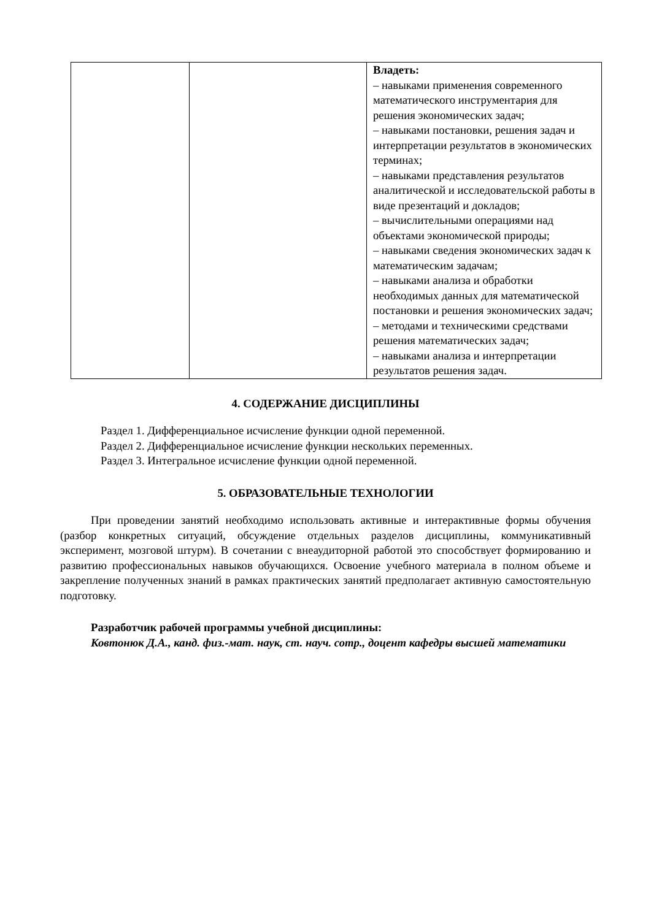| | | Владеть: – навыками применения современного математического инструментария для решения экономических задач; – навыками постановки, решения задач и интерпретации результатов в экономических терминах; – навыками представления результатов аналитической и исследовательской работы в виде презентаций и докладов; – вычислительными операциями над объектами экономической природы; – навыками сведения экономических задач к математическим задачам; – навыками анализа и обработки необходимых данных для математической постановки и решения экономических задач; – методами и техническими средствами решения математических задач; – навыками анализа и интерпретации результатов решения задач. |
4. СОДЕРЖАНИЕ ДИСЦИПЛИНЫ
Раздел 1. Дифференциальное исчисление функции одной переменной.
Раздел 2. Дифференциальное исчисление функции нескольких переменных.
Раздел 3. Интегральное исчисление функции одной переменной.
5. ОБРАЗОВАТЕЛЬНЫЕ ТЕХНОЛОГИИ
При проведении занятий необходимо использовать активные и интерактивные формы обучения (разбор конкретных ситуаций, обсуждение отдельных разделов дисциплины, коммуникативный эксперимент, мозговой штурм). В сочетании с внеаудиторной работой это способствует формированию и развитию профессиональных навыков обучающихся. Освоение учебного материала в полном объеме и закрепление полученных знаний в рамках практических занятий предполагает активную самостоятельную подготовку.
Разработчик рабочей программы учебной дисциплины:
Ковтонюк Д.А., канд. физ.-мат. наук, ст. науч. сотр., доцент кафедры высшей математики